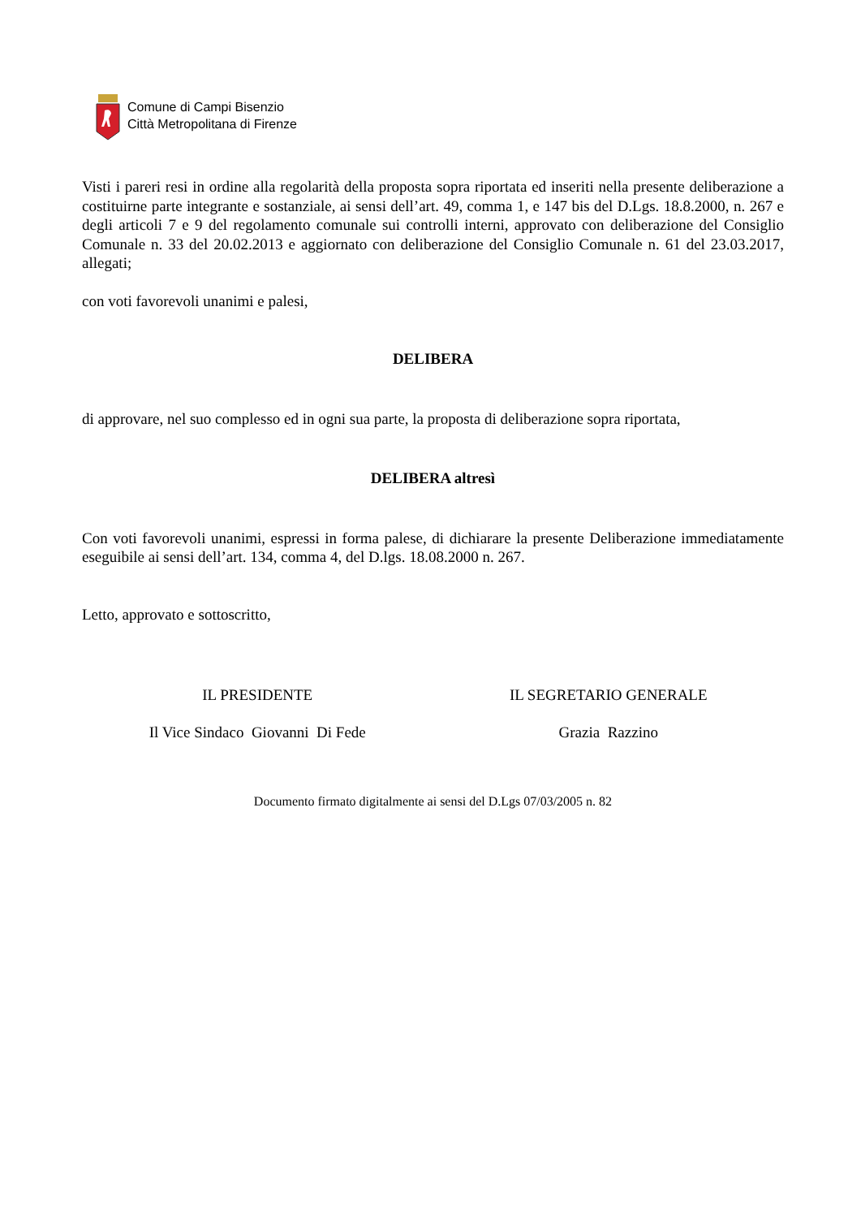Comune di Campi Bisenzio
Città Metropolitana di Firenze
Visti i pareri resi in ordine alla regolarità della proposta sopra riportata ed inseriti nella presente deliberazione a costituirne parte integrante e sostanziale, ai sensi dell’art. 49, comma 1, e 147 bis del D.Lgs. 18.8.2000, n. 267 e degli articoli 7 e 9 del regolamento comunale sui controlli interni, approvato con deliberazione del Consiglio Comunale n. 33 del 20.02.2013 e aggiornato con deliberazione del Consiglio Comunale n. 61 del 23.03.2017, allegati;
con voti favorevoli unanimi e palesi,
DELIBERA
di approvare, nel suo complesso ed in ogni sua parte, la proposta di deliberazione sopra riportata,
DELIBERA altresì
Con voti favorevoli unanimi, espressi in forma palese, di dichiarare la presente Deliberazione immediatamente eseguibile ai sensi dell’art. 134, comma 4, del D.lgs. 18.08.2000 n. 267.
Letto, approvato e sottoscritto,
IL PRESIDENTE IL SEGRETARIO GENERALE
Il Vice Sindaco Giovanni Di Fede
Grazia Razzino
Documento firmato digitalmente ai sensi del D.Lgs 07/03/2005 n. 82